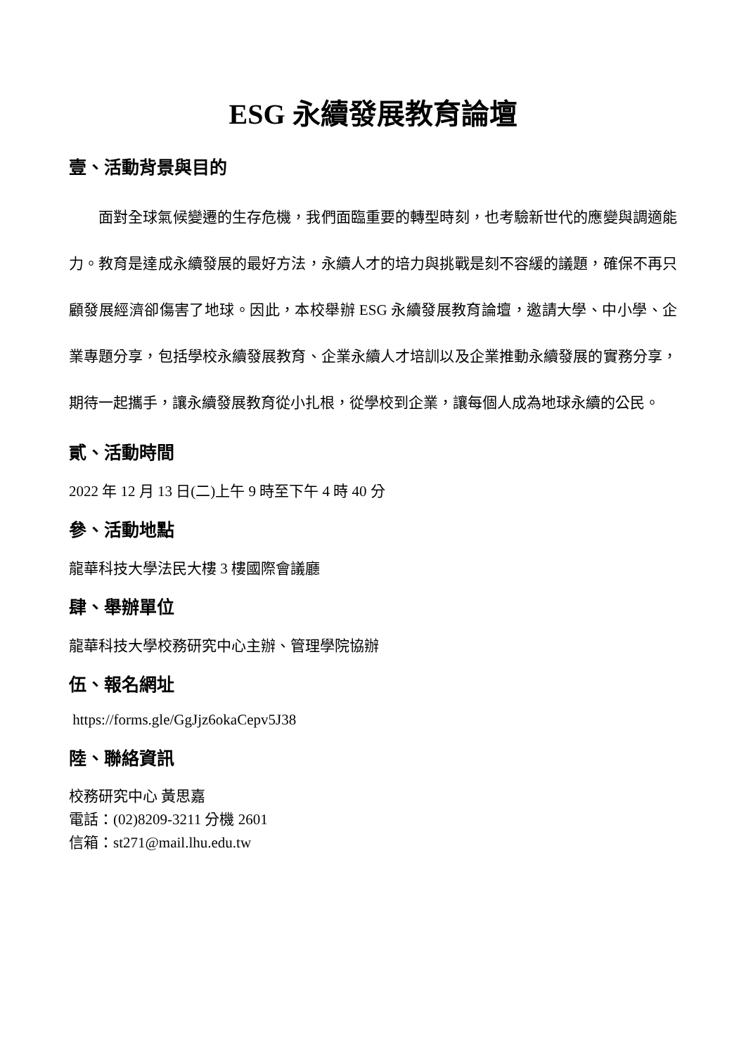ESG 永續發展教育論壇
壹、活動背景與目的
面對全球氣候變遷的生存危機，我們面臨重要的轉型時刻，也考驗新世代的應變與調適能力。教育是達成永續發展的最好方法，永續人才的培力與挑戰是刻不容緩的議題，確保不再只顧發展經濟卻傷害了地球。因此，本校舉辦 ESG 永續發展教育論壇，邀請大學、中小學、企業專題分享，包括學校永續發展教育、企業永續人才培訓以及企業推動永續發展的實務分享，期待一起攜手，讓永續發展教育從小扎根，從學校到企業，讓每個人成為地球永續的公民。
貳、活動時間
2022 年 12 月 13 日(二)上午 9 時至下午 4 時 40 分
參、活動地點
龍華科技大學法民大樓 3 樓國際會議廳
肆、舉辦單位
龍華科技大學校務研究中心主辦、管理學院協辦
伍、報名網址
https://forms.gle/GgJjz6okaCepv5J38
陸、聯絡資訊
校務研究中心 黃思嘉
電話：(02)8209-3211 分機 2601
信箱：st271@mail.lhu.edu.tw